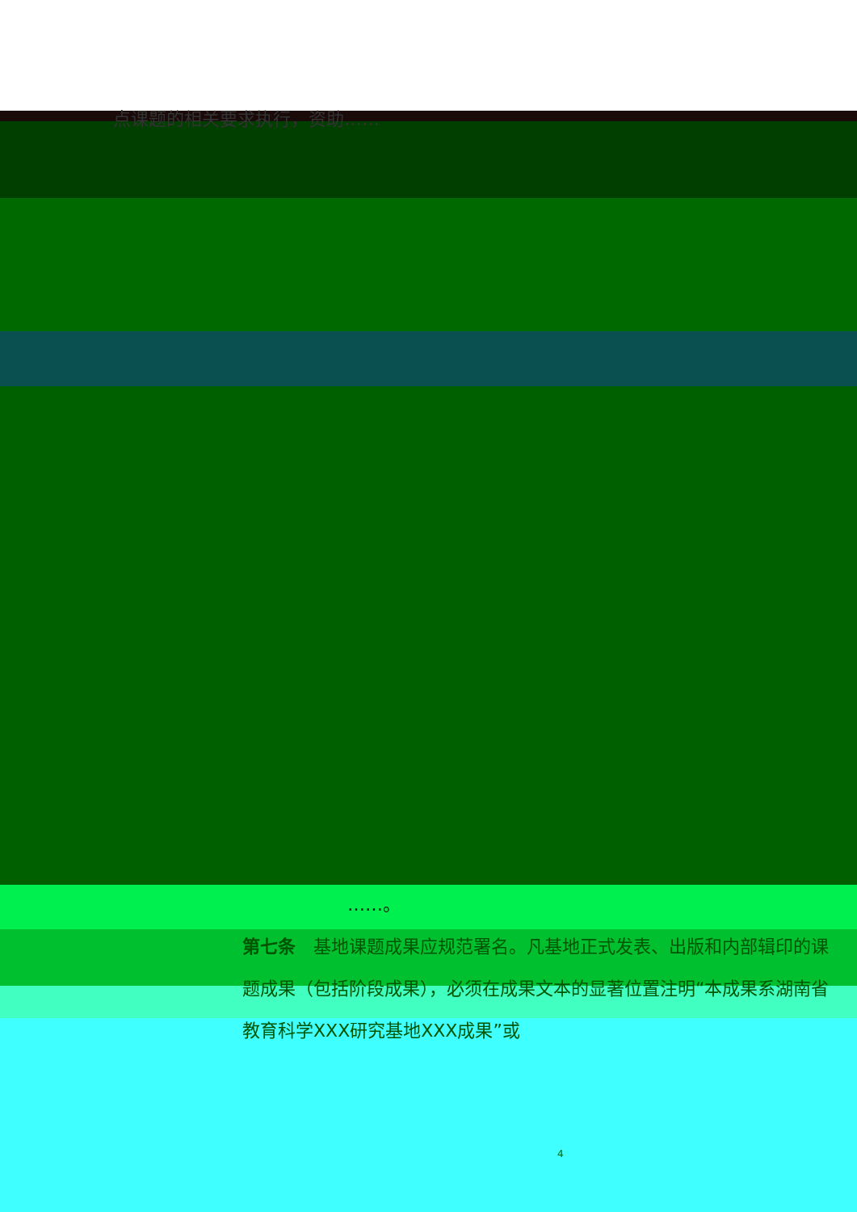点课题的相关要求执行，资助……
……。
第七条　基地课题成果应规范署名。凡基地正式发表、出版和内部辑印的课题成果（包括阶段成果），必须在成果文本的显著位置注明“本成果系湖南省教育科学XXX研究基地XXX成果”或
4